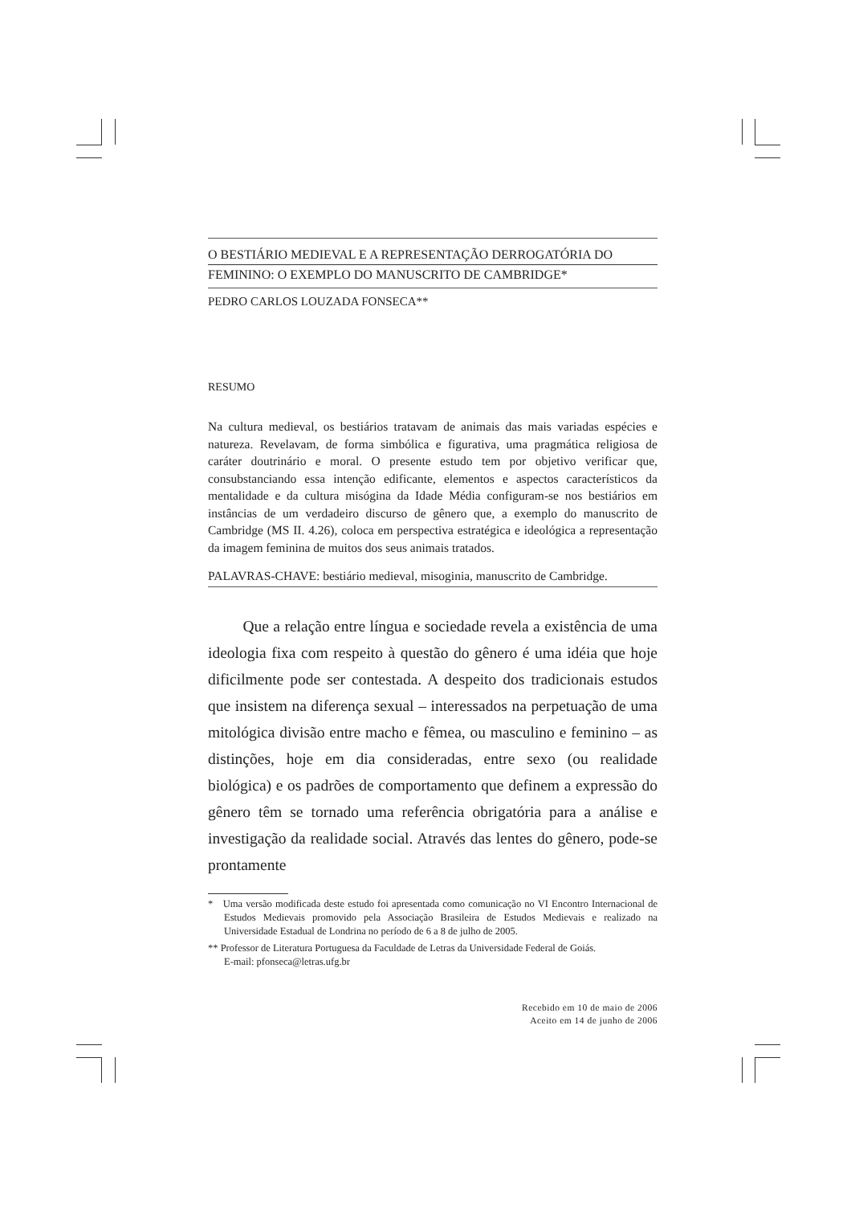O BESTIÁRIO MEDIEVAL E A REPRESENTAÇÃO DERROGATÓRIA DO
FEMININO: O EXEMPLO DO MANUSCRITO DE CAMBRIDGE*
PEDRO CARLOS LOUZADA FONSECA**
RESUMO
Na cultura medieval, os bestiários tratavam de animais das mais variadas espécies e natureza. Revelavam, de forma simbólica e figurativa, uma pragmática religiosa de caráter doutrinário e moral. O presente estudo tem por objetivo verificar que, consubstanciando essa intenção edificante, elementos e aspectos característicos da mentalidade e da cultura misógina da Idade Média configuram-se nos bestiários em instâncias de um verdadeiro discurso de gênero que, a exemplo do manuscrito de Cambridge (MS II. 4.26), coloca em perspectiva estratégica e ideológica a representação da imagem feminina de muitos dos seus animais tratados.
PALAVRAS-CHAVE: bestiário medieval, misoginia, manuscrito de Cambridge.
Que a relação entre língua e sociedade revela a existência de uma ideologia fixa com respeito à questão do gênero é uma idéia que hoje dificilmente pode ser contestada. A despeito dos tradicionais estudos que insistem na diferença sexual – interessados na perpetuação de uma mitológica divisão entre macho e fêmea, ou masculino e feminino – as distinções, hoje em dia consideradas, entre sexo (ou realidade biológica) e os padrões de comportamento que definem a expressão do gênero têm se tornado uma referência obrigatória para a análise e investigação da realidade social. Através das lentes do gênero, pode-se prontamente
* Uma versão modificada deste estudo foi apresentada como comunicação no VI Encontro Internacional de Estudos Medievais promovido pela Associação Brasileira de Estudos Medievais e realizado na Universidade Estadual de Londrina no período de 6 a 8 de julho de 2005.
** Professor de Literatura Portuguesa da Faculdade de Letras da Universidade Federal de Goiás.
E-mail: pfonseca@letras.ufg.br
Recebido em 10 de maio de 2006
Aceito em 14 de junho de 2006